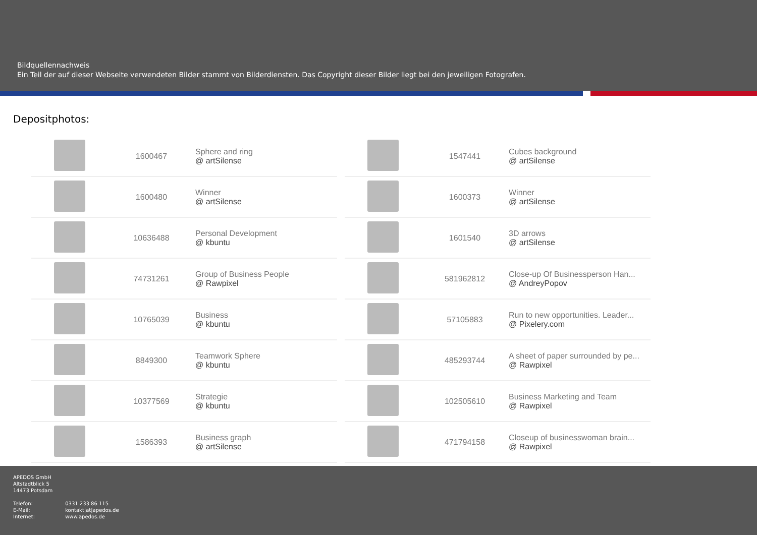Bildquellennachweis
Ein Teil der auf dieser Webseite verwendeten Bilder stammt von Bilderdiensten. Das Copyright dieser Bilder liegt bei den jeweiligen Fotografen.
Depositphotos:
| | 1600467 | Sphere and ring @ artSilense |
| | 1600480 | Winner @ artSilense |
| | 10636488 | Personal Development @ kbuntu |
| | 74731261 | Group of Business People @ Rawpixel |
| | 10765039 | Business @ kbuntu |
| | 8849300 | Teamwork Sphere @ kbuntu |
| | 10377569 | Strategie @ kbuntu |
| | 1586393 | Business graph @ artSilense |
| | 1547441 | Cubes background @ artSilense |
| | 1600373 | Winner @ artSilense |
| | 1601540 | 3D arrows @ artSilense |
| | 581962812 | Close-up Of Businessperson Han... @ AndreyPopov |
| | 57105883 | Run to new opportunities. Leader... @ Pixelery.com |
| | 485293744 | A sheet of paper surrounded by pe... @ Rawpixel |
| | 102505610 | Business Marketing and Team @ Rawpixel |
| | 471794158 | Closeup of businesswoman brain... @ Rawpixel |
APEDOS GmbH
Altstadtblick 5
14473 Potsdam
Telefon: 0331 233 86 115
E-Mail: kontakt|at|apedos.de
Internet: www.apedos.de